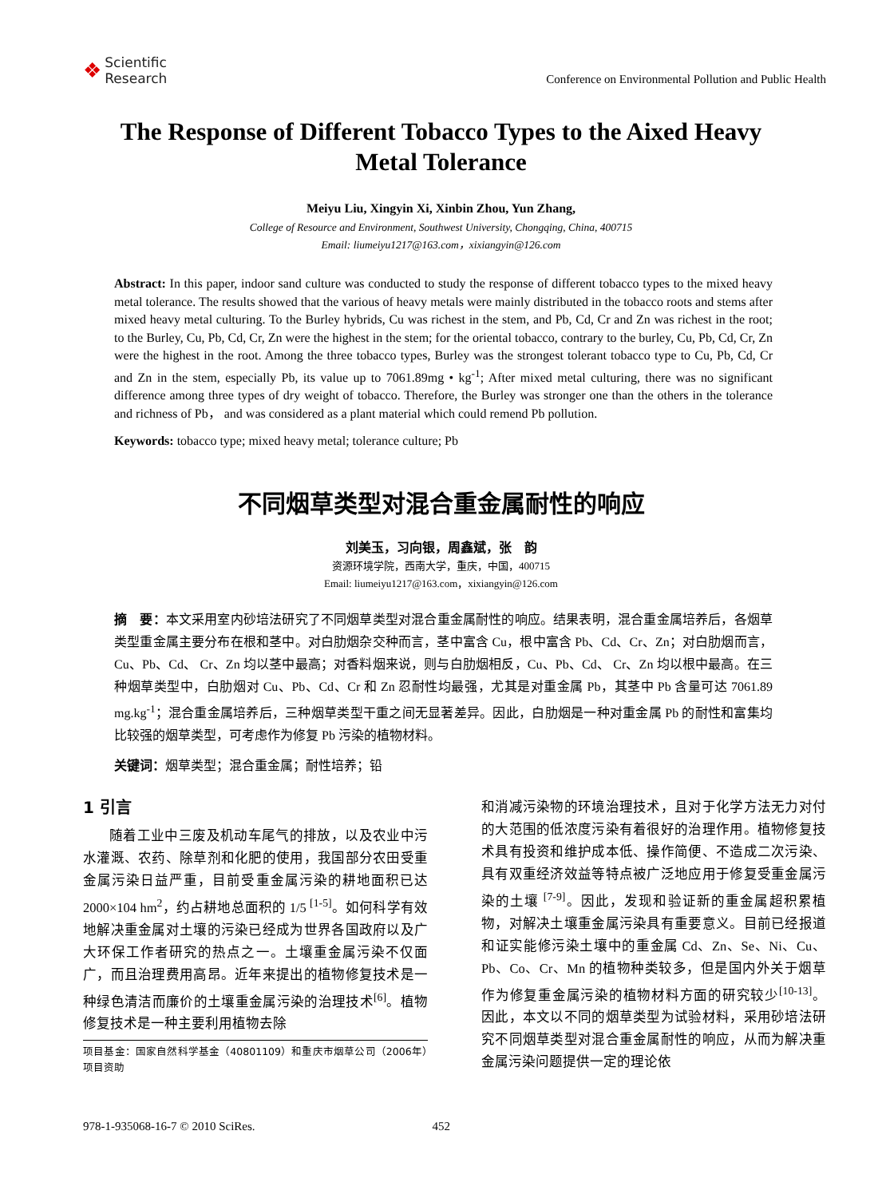❖ Scientific
Research
Conference on Environmental Pollution and Public Health
The Response of Different Tobacco Types to the Aixed Heavy Metal Tolerance
Meiyu Liu, Xingyin Xi, Xinbin Zhou, Yun Zhang,
College of Resource and Environment, Southwest University, Chongqing, China, 400715
Email: liumeiyu1217@163.com，xixiangyin@126.com
Abstract: In this paper, indoor sand culture was conducted to study the response of different tobacco types to the mixed heavy metal tolerance. The results showed that the various of heavy metals were mainly distributed in the tobacco roots and stems after mixed heavy metal culturing. To the Burley hybrids, Cu was richest in the stem, and Pb, Cd, Cr and Zn was richest in the root; to the Burley, Cu, Pb, Cd, Cr, Zn were the highest in the stem; for the oriental tobacco, contrary to the burley, Cu, Pb, Cd, Cr, Zn were the highest in the root. Among the three tobacco types, Burley was the strongest tolerant tobacco type to Cu, Pb, Cd, Cr and Zn in the stem, especially Pb, its value up to 7061.89mg • kg<sup>-1</sup>; After mixed metal culturing, there was no significant difference among three types of dry weight of tobacco. Therefore, the Burley was stronger one than the others in the tolerance and richness of Pb， and was considered as a plant material which could remend Pb pollution.
Keywords: tobacco type; mixed heavy metal; tolerance culture; Pb
不同烟草类型对混合重金属耐性的响应
刘美玉，习向银，周鑫斌，张　韵
资源环境学院，西南大学，重庆，中国，400715
Email: liumeiyu1217@163.com，xixiangyin@126.com
摘　要：本文采用室内砂培法研究了不同烟草类型对混合重金属耐性的响应。结果表明，混合重金属培养后，各烟草类型重金属主要分布在根和茎中。对白肋烟杂交种而言，茎中富含 Cu，根中富含 Pb、Cd、Cr、Zn；对白肋烟而言，Cu、Pb、Cd、 Cr、Zn 均以茎中最高；对香料烟来说，则与白肋烟相反，Cu、Pb、Cd、 Cr、Zn 均以根中最高。在三种烟草类型中，白肋烟对 Cu、Pb、Cd、Cr 和 Zn 忍耐性均最强，尤其是对重金属 Pb，其茎中 Pb 含量可达 7061.89 mg.kg<sup>-1</sup>；混合重金属培养后，三种烟草类型干重之间无显著差异。因此，白肋烟是一种对重金属 Pb 的耐性和富集均比较强的烟草类型，可考虑作为修复 Pb 污染的植物材料。
关键词：烟草类型；混合重金属；耐性培养；铅
1 引言
随着工业中三废及机动车尾气的排放，以及农业中污水灌溉、农药、除草剂和化肥的使用，我国部分农田受重金属污染日益严重，目前受重金属污染的耕地面积已达 2000×104 hm<sup>2</sup>，约占耕地总面积的 1/5 <sup>[1-5]</sup>。如何科学有效地解决重金属对土壤的污染已经成为世界各国政府以及广大环保工作者研究的热点之一。土壤重金属污染不仅面广，而且治理费用高昂。近年来提出的植物修复技术是一种绿色清洁而廉价的土壤重金属污染的治理技术<sup>[6]</sup>。植物修复技术是一种主要利用植物去除
项目基金：国家自然科学基金（40801109）和重庆市烟草公司（2006年）项目资助
和消减污染物的环境治理技术，且对于化学方法无力对付的大范围的低浓度污染有着很好的治理作用。植物修复技术具有投资和维护成本低、操作简便、不造成二次污染、具有双重经济效益等特点被广泛地应用于修复受重金属污染的土壤 <sup>[7-9]</sup>。因此，发现和验证新的重金属超积累植物，对解决土壤重金属污染具有重要意义。目前已经报道和证实能修污染土壤中的重金属 Cd、Zn、Se、Ni、Cu、Pb、Co、Cr、Mn 的植物种类较多，但是国内外关于烟草作为修复重金属污染的植物材料方面的研究较少<sup>[10-13]</sup>。因此，本文以不同的烟草类型为试验材料，采用砂培法研究不同烟草类型对混合重金属耐性的响应，从而为解决重金属污染问题提供一定的理论依
978-1-935068-16-7 © 2010 SciRes. 452